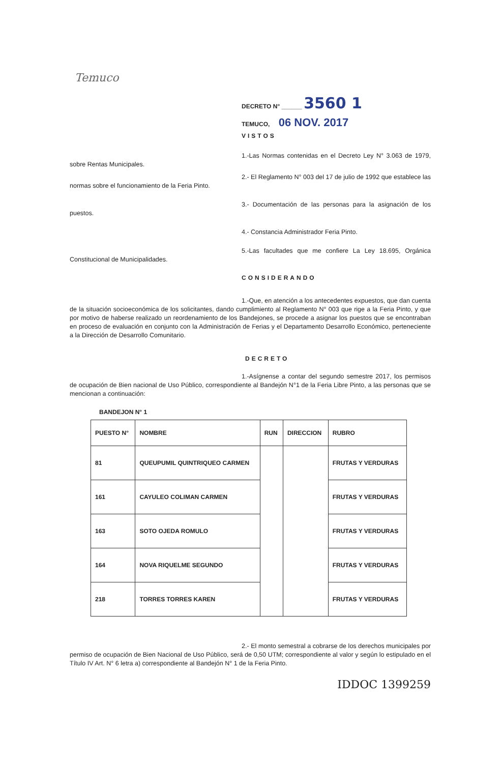Temuco
DECRETO N° ______ 3560 1
TEMUCO, 06 NOV. 2017
VISTOS
1.-Las Normas contenidas en el Decreto Ley N° 3.063 de 1979, sobre Rentas Municipales.
2.- El Reglamento N° 003 del 17 de julio de 1992 que establece las normas sobre el funcionamiento de la Feria Pinto.
3.- Documentación de las personas para la asignación de los puestos.
4.- Constancia Administrador Feria Pinto.
5.-Las facultades que me confiere La Ley 18.695, Orgánica Constitucional de Municipalidades.
CONSIDERANDO
1.-Que, en atención a los antecedentes expuestos, que dan cuenta de la situación socioeconómica de los solicitantes, dando cumplimiento al Reglamento N° 003 que rige a la Feria Pinto, y que por motivo de haberse realizado un reordenamiento de los Bandejones, se procede a asignar los puestos que se encontraban en proceso de evaluación en conjunto con la Administración de Ferias y el Departamento Desarrollo Económico, perteneciente a la Dirección de Desarrollo Comunitario.
DECRETO
1.-Asígnense a contar del segundo semestre 2017, los permisos de ocupación de Bien nacional de Uso Público, correspondiente al Bandejón N°1 de la Feria Libre Pinto, a las personas que se mencionan a continuación:
BANDEJON N° 1
| PUESTO N° | NOMBRE | RUN | DIRECCION | RUBRO |
| --- | --- | --- | --- | --- |
| 81 | QUEUPUMIL QUINTRIQUEO CARMEN | | | FRUTAS Y VERDURAS |
| 161 | CAYULEO COLIMAN CARMEN | | | FRUTAS Y VERDURAS |
| 163 | SOTO OJEDA ROMULO | | | FRUTAS Y VERDURAS |
| 164 | NOVA RIQUELME SEGUNDO | | | FRUTAS Y VERDURAS |
| 218 | TORRES TORRES KAREN | | | FRUTAS Y VERDURAS |
2.- El monto semestral a cobrarse de los derechos municipales por permiso de ocupación de Bien Nacional de Uso Público, será de 0,50 UTM; correspondiente al valor y según lo estipulado en el Título IV Art. N° 6 letra a) correspondiente al Bandejón N° 1 de la Feria Pinto.
IDDOC 1399259